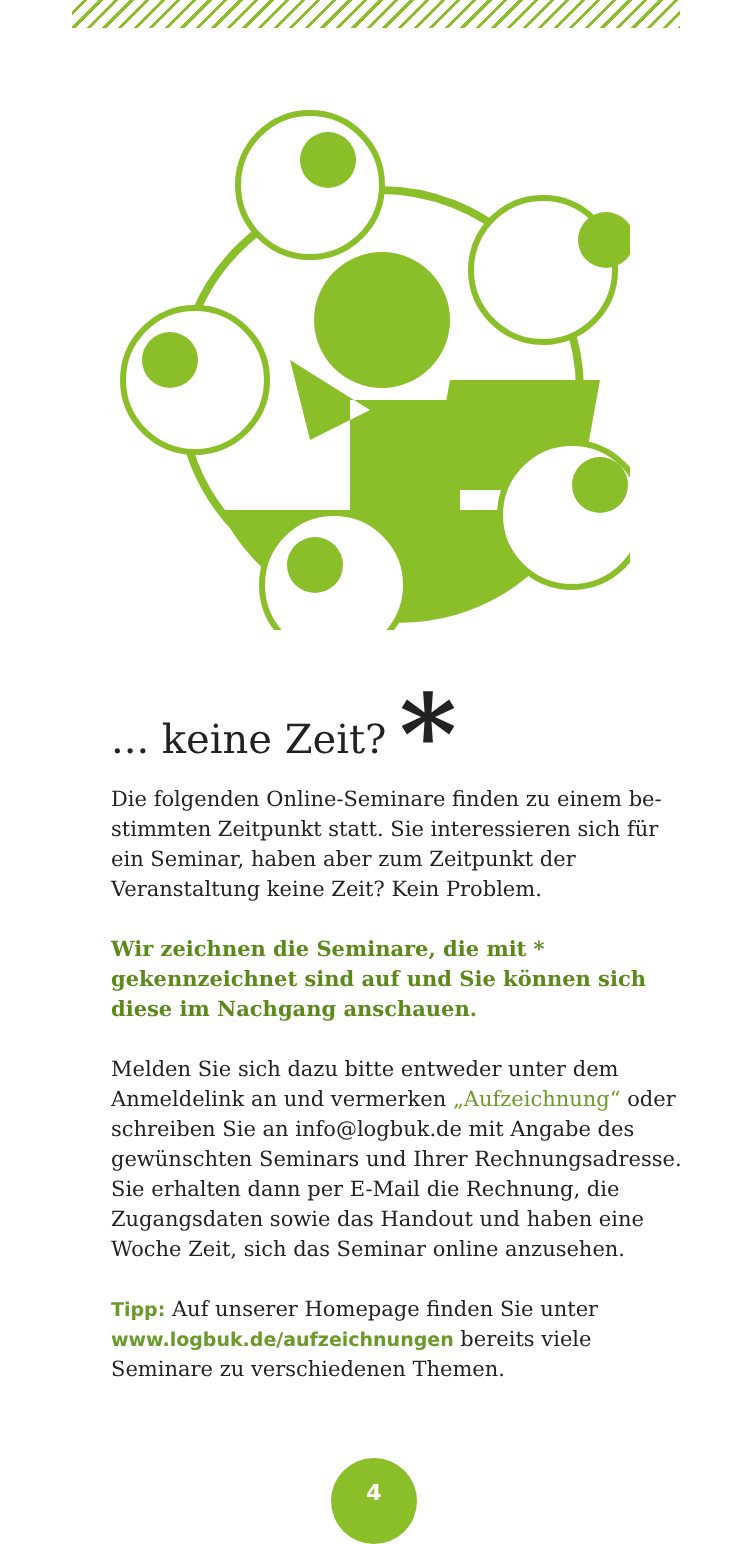... keine Zeit? *
Die folgenden Online-Seminare finden zu einem be­stimmten Zeitpunkt statt. Sie interessieren sich für ein Seminar, haben aber zum Zeitpunkt der Veranstaltung keine Zeit? Kein Problem.
Wir zeichnen die Seminare, die mit * gekennzeichnet sind auf und Sie können sich diese im Nachgang anschauen.
Melden Sie sich dazu bitte entweder unter dem Anmelde­link an und vermerken „Aufzeichnung“ oder schreiben Sie an info@logbuk.de mit Angabe des gewünschten Seminars und Ihrer Rechnungsadresse. Sie erhalten dann per E-Mail die Rechnung, die Zugangsdaten sowie das Handout und haben eine Woche Zeit, sich das Seminar online anzu­sehen.
Tipp: Auf unserer Homepage finden Sie unter www.logbuk.de/aufzeichnungen bereits viele Seminare zu verschiedenen Themen.
4